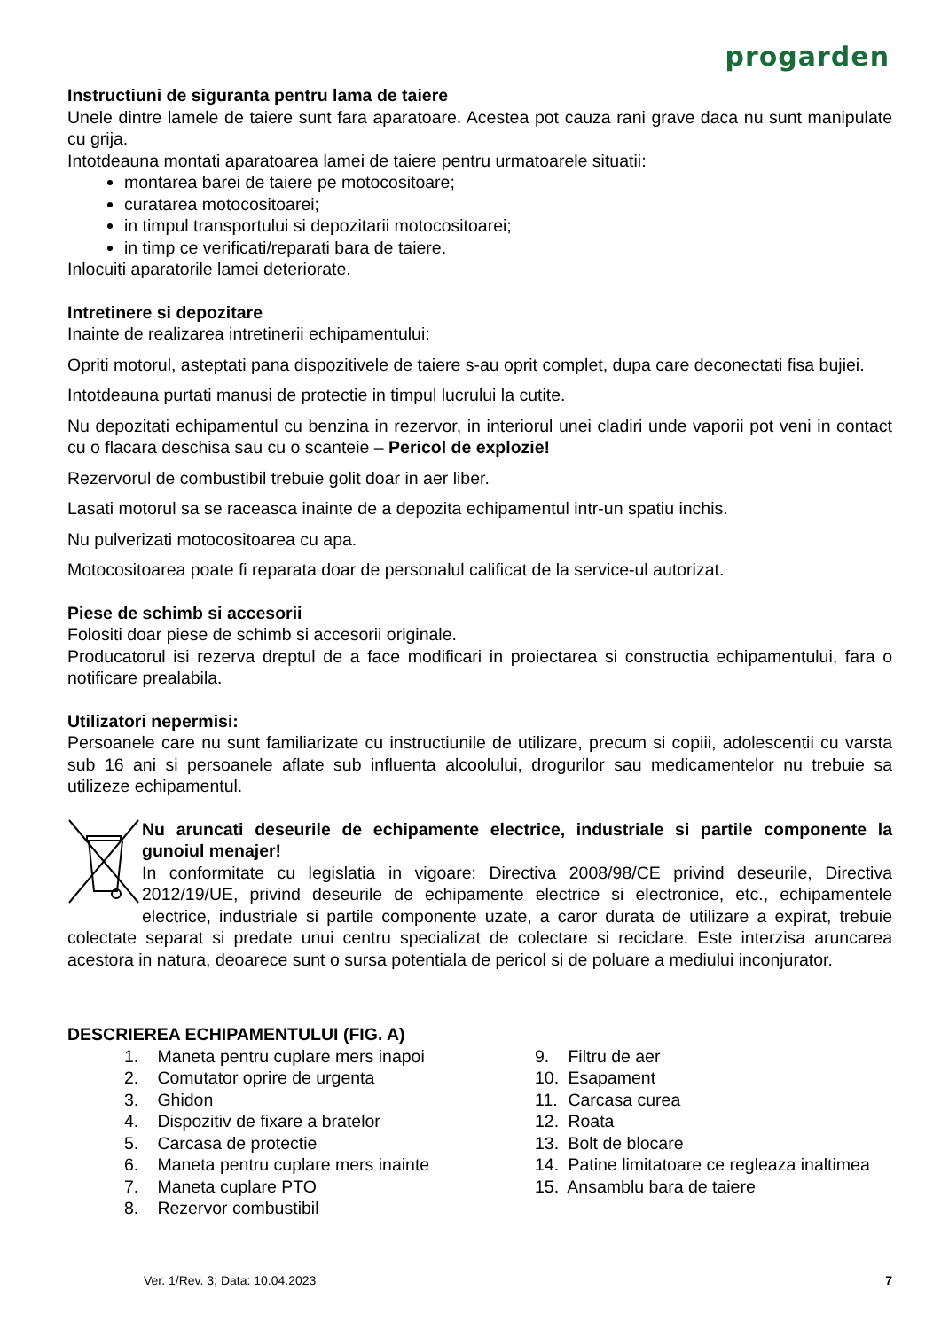progarden
Instructiuni de siguranta pentru lama de taiere
Unele dintre lamele de taiere sunt fara aparatoare. Acestea pot cauza rani grave daca nu sunt manipulate cu grija.
Intotdeauna montati aparatoarea lamei de taiere pentru urmatoarele situatii:
montarea barei de taiere pe motocositoare;
curatarea motocositoarei;
in timpul transportului si depozitarii motocositoarei;
in timp ce verificati/reparati bara de taiere.
Inlocuiti aparatorile lamei deteriorate.
Intretinere si depozitare
Inainte de realizarea intretinerii echipamentului:
Opriti motorul, asteptati pana dispozitivele de taiere s-au oprit complet, dupa care deconectati fisa bujiei.
Intotdeauna purtati manusi de protectie in timpul lucrului la cutite.
Nu depozitati echipamentul cu benzina in rezervor, in interiorul unei cladiri unde vaporii pot veni in contact cu o flacara deschisa sau cu o scanteie – Pericol de explozie!
Rezervorul de combustibil trebuie golit doar in aer liber.
Lasati motorul sa se raceasca inainte de a depozita echipamentul intr-un spatiu inchis.
Nu pulverizati motocositoarea cu apa.
Motocositoarea poate fi reparata doar de personalul calificat de la service-ul autorizat.
Piese de schimb si accesorii
Folositi doar piese de schimb si accesorii originale.
Producatorul isi rezerva dreptul de a face modificari in proiectarea si constructia echipamentului, fara o notificare prealabila.
Utilizatori nepermisi:
Persoanele care nu sunt familiarizate cu instructiunile de utilizare, precum si copiii, adolescentii cu varsta sub 16 ani si persoanele aflate sub influenta alcoolului, drogurilor sau medicamentelor nu trebuie sa utilizeze echipamentul.
Nu aruncati deseurile de echipamente electrice, industriale si partile componente la gunoiul menajer!
In conformitate cu legislatia in vigoare: Directiva 2008/98/CE privind deseurile, Directiva 2012/19/UE, privind deseurile de echipamente electrice si electronice, etc., echipamentele electrice, industriale si partile componente uzate, a caror durata de utilizare a expirat, trebuie colectate separat si predate unui centru specializat de colectare si reciclare. Este interzisa aruncarea acestora in natura, deoarece sunt o sursa potentiala de pericol si de poluare a mediului inconjurator.
DESCRIEREA ECHIPAMENTULUI (FIG. A)
1. Maneta pentru cuplare mers inapoi
2. Comutator oprire de urgenta
3. Ghidon
4. Dispozitiv de fixare a bratelor
5. Carcasa de protectie
6. Maneta pentru cuplare mers inainte
7. Maneta cuplare PTO
8. Rezervor combustibil
9. Filtru de aer
10. Esapament
11. Carcasa curea
12. Roata
13. Bolt de blocare
14. Patine limitatoare ce regleaza inaltimea
15. Ansamblu bara de taiere
Ver. 1/Rev. 3; Data: 10.04.2023
7